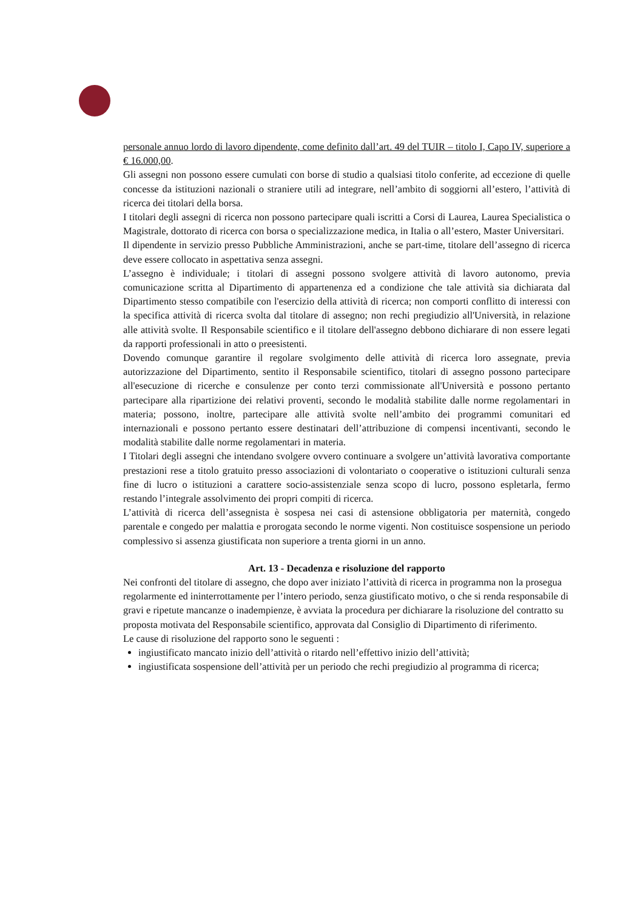personale annuo lordo di lavoro dipendente, come definito dall’art. 49 del TUIR – titolo I, Capo IV, superiore a € 16.000,00.
Gli assegni non possono essere cumulati con borse di studio a qualsiasi titolo conferite, ad eccezione di quelle concesse da istituzioni nazionali o straniere utili ad integrare, nell’ambito di soggiorni all’estero, l’attività di ricerca dei titolari della borsa.
I titolari degli assegni di ricerca non possono partecipare quali iscritti a Corsi di Laurea, Laurea Specialistica o Magistrale, dottorato di ricerca con borsa o specializzazione medica, in Italia o all’estero, Master Universitari.
Il dipendente in servizio presso Pubbliche Amministrazioni, anche se part-time, titolare dell’assegno di ricerca deve essere collocato in aspettativa senza assegni.
L’assegno è individuale; i titolari di assegni possono svolgere attività di lavoro autonomo, previa comunicazione scritta al Dipartimento di appartenenza ed a condizione che tale attività sia dichiarata dal Dipartimento stesso compatibile con l'esercizio della attività di ricerca; non comporti conflitto di interessi con la specifica attività di ricerca svolta dal titolare di assegno; non rechi pregiudizio all'Università, in relazione alle attività svolte. Il Responsabile scientifico e il titolare dell'assegno debbono dichiarare di non essere legati da rapporti professionali in atto o preesistenti.
Dovendo comunque garantire il regolare svolgimento delle attività di ricerca loro assegnate, previa autorizzazione del Dipartimento, sentito il Responsabile scientifico, titolari di assegno possono partecipare all'esecuzione di ricerche e consulenze per conto terzi commissionate all'Università e possono pertanto partecipare alla ripartizione dei relativi proventi, secondo le modalità stabilite dalle norme regolamentari in materia; possono, inoltre, partecipare alle attività svolte nell’ambito dei programmi comunitari ed internazionali e possono pertanto essere destinatari dell’attribuzione di compensi incentivanti, secondo le modalità stabilite dalle norme regolamentari in materia.
I Titolari degli assegni che intendano svolgere ovvero continuare a svolgere un’attività lavorativa comportante prestazioni rese a titolo gratuito presso associazioni di volontariato o cooperative o istituzioni culturali senza fine di lucro o istituzioni a carattere socio-assistenziale senza scopo di lucro, possono espletarla, fermo restando l’integrale assolvimento dei propri compiti di ricerca.
L’attività di ricerca dell’assegnista è sospesa nei casi di astensione obbligatoria per maternità, congedo parentale e congedo per malattia e prorogata secondo le norme vigenti. Non costituisce sospensione un periodo complessivo si assenza giustificata non superiore a trenta giorni in un anno.
Art. 13 - Decadenza e risoluzione del rapporto
Nei confronti del titolare di assegno, che dopo aver iniziato l’attività di ricerca in programma non la prosegua regolarmente ed ininterrottamente per l’intero periodo, senza giustificato motivo, o che si renda responsabile di gravi e ripetute mancanze o inadempienze, è avviata la procedura per dichiarare la risoluzione del contratto su proposta motivata del Responsabile scientifico, approvata dal Consiglio di Dipartimento di riferimento.
Le cause di risoluzione del rapporto sono le seguenti :
ingiustificato mancato inizio dell’attività o ritardo nell’effettivo inizio dell’attività;
ingiustificata sospensione dell’attività per un periodo che rechi pregiudizio al programma di ricerca;